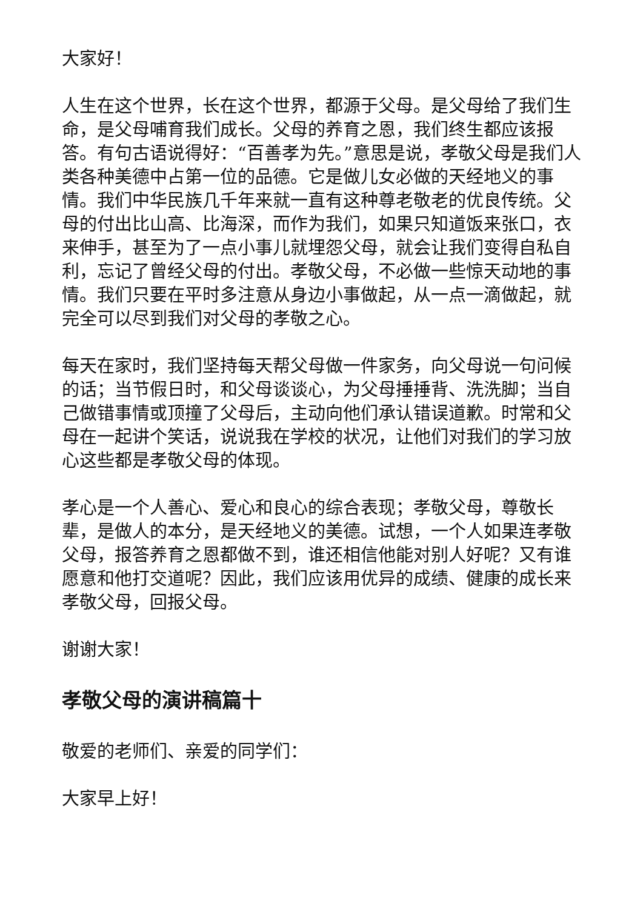大家好！
人生在这个世界，长在这个世界，都源于父母。是父母给了我们生命，是父母哺育我们成长。父母的养育之恩，我们终生都应该报答。有句古语说得好：“百善孝为先。”意思是说，孝敬父母是我们人类各种美德中占第一位的品德。它是做儿女必做的天经地义的事情。我们中华民族几千年来就一直有这种尊老敬老的优良传统。父母的付出比山高、比海深，而作为我们，如果只知道饭来张口，衣来伸手，甚至为了一点小事儿就埋怨父母，就会让我们变得自私自利，忘记了曾经父母的付出。孝敬父母，不必做一些惊天动地的事情。我们只要在平时多注意从身边小事做起，从一点一滴做起，就完全可以尽到我们对父母的孝敬之心。
每天在家时，我们坚持每天帮父母做一件家务，向父母说一句问候的话；当节假日时，和父母谈谈心，为父母捶捶背、洗洗脚；当自己做错事情或顶撞了父母后，主动向他们承认错误道歉。时常和父母在一起讲个笑话，说说我在学校的状况，让他们对我们的学习放心这些都是孝敬父母的体现。
孝心是一个人善心、爱心和良心的综合表现；孝敬父母，尊敬长辈，是做人的本分，是天经地义的美德。试想，一个人如果连孝敬父母，报答养育之恩都做不到，谁还相信他能对别人好呢？又有谁愿意和他打交道呢？因此，我们应该用优异的成绩、健康的成长来孝敬父母，回报父母。
谢谢大家！
孝敬父母的演讲稿篇十
敬爱的老师们、亲爱的同学们：
大家早上好！